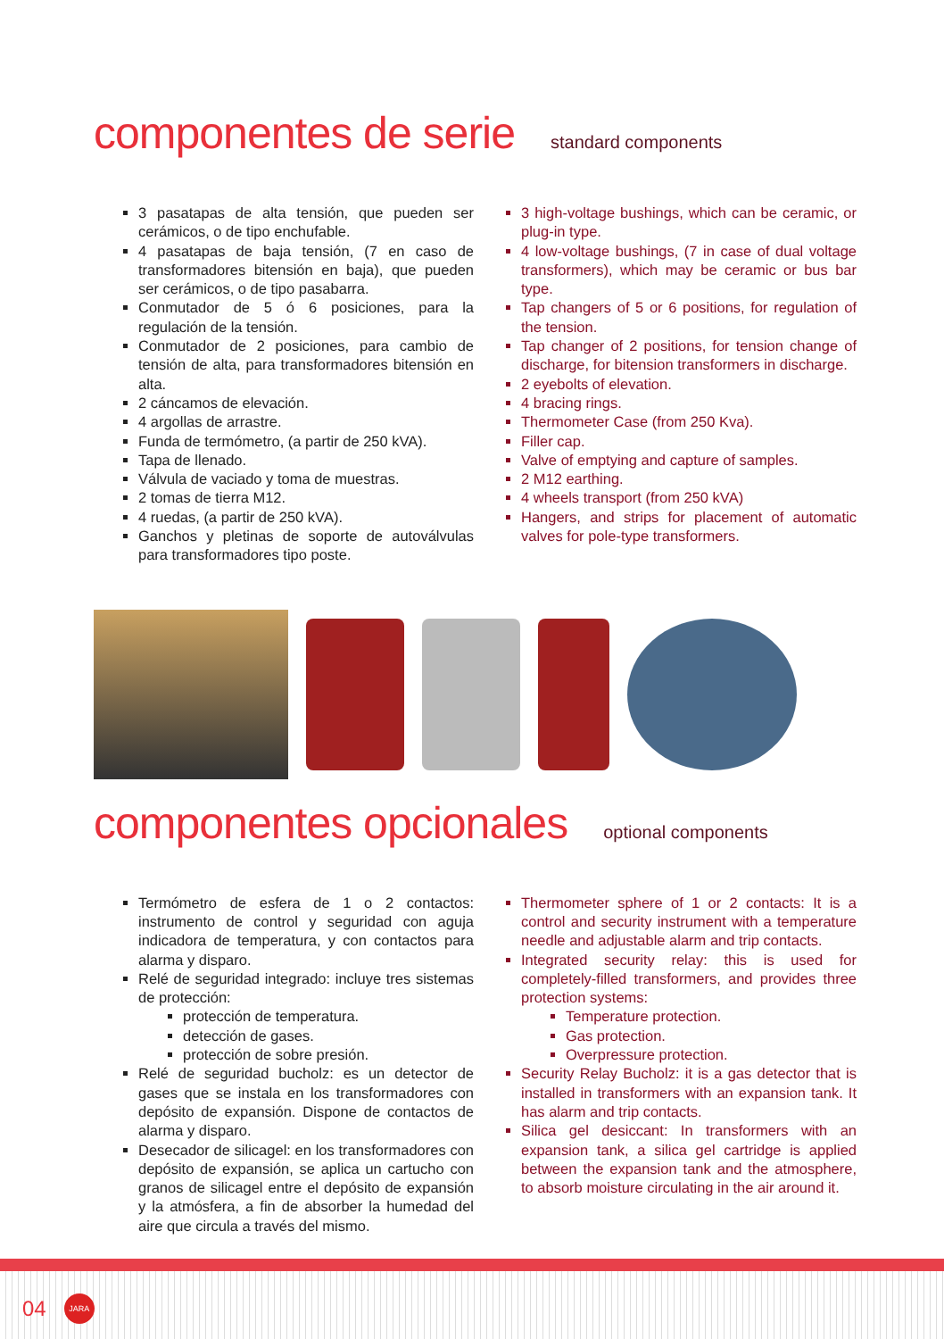componentes de serie
standard components
3 pasatapas de alta tensión, que pueden ser cerámicos, o de tipo enchufable.
4 pasatapas de baja tensión, (7 en caso de transformadores bitensión en baja), que pueden ser cerámicos, o de tipo pasabarra.
Conmutador de 5 ó 6 posiciones, para la regulación de la tensión.
Conmutador de 2 posiciones, para cambio de tensión de alta, para transformadores bitensión en alta.
2 cáncamos de elevación.
4 argollas de arrastre.
Funda de termómetro, (a partir de 250 kVA).
Tapa de llenado.
Válvula de vaciado y toma de muestras.
2 tomas de tierra M12.
4 ruedas, (a partir de 250 kVA).
Ganchos y pletinas de soporte de autoválvulas para transformadores tipo poste.
3 high-voltage bushings, which can be ceramic, or plug-in type.
4 low-voltage bushings, (7 in case of dual voltage transformers), which may be ceramic or bus bar type.
Tap changers of 5 or 6 positions, for regulation of the tension.
Tap changer of 2 positions, for tension change of discharge, for bitension transformers in discharge.
2 eyebolts of elevation.
4 bracing rings.
Thermometer Case (from 250 Kva).
Filler cap.
Valve of emptying and capture of samples.
2 M12 earthing.
4 wheels transport (from 250 kVA)
Hangers, and strips for placement of automatic valves for pole-type transformers.
componentes opcionales
optional components
Termómetro de esfera de 1 o 2 contactos: instrumento de control y seguridad con aguja indicadora de temperatura, y con contactos para alarma y disparo.
Relé de seguridad integrado: incluye tres sistemas de protección:
protección de temperatura.
detección de gases.
protección de sobre presión.
Relé de seguridad bucholz: es un detector de gases que se instala en los transformadores con depósito de expansión. Dispone de contactos de alarma y disparo.
Desecador de silicagel: en los transformadores con depósito de expansión, se aplica un cartucho con granos de silicagel entre el depósito de expansión y la atmósfera, a fin de absorber la humedad del aire que circula a través del mismo.
Thermometer sphere of 1 or 2 contacts: It is a control and security instrument with a temperature needle and adjustable alarm and trip contacts.
Integrated security relay: this is used for completely-filled transformers, and provides three protection systems:
Temperature protection.
Gas protection.
Overpressure protection.
Security Relay Bucholz: it is a gas detector that is installed in transformers with an expansion tank. It has alarm and trip contacts.
Silica gel desiccant: In transformers with an expansion tank, a silica gel cartridge is applied between the expansion tank and the atmosphere, to absorb moisture circulating in the air around it.
04
JARA